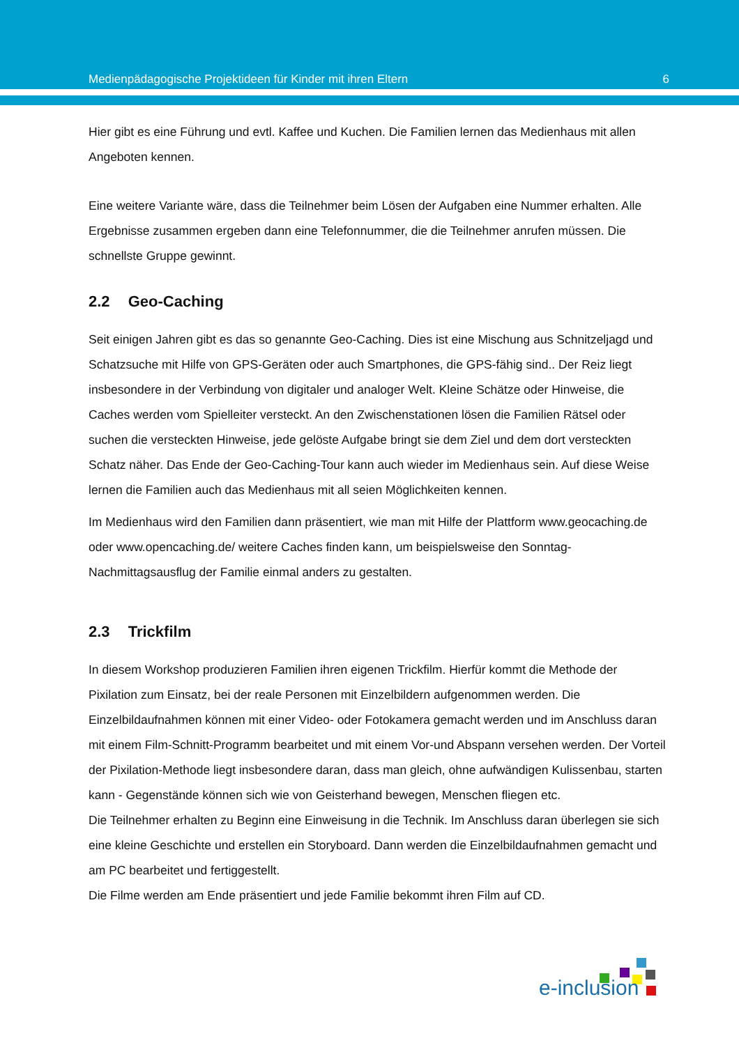Medienpädagogische Projektideen für Kinder mit ihren Eltern 6
Hier gibt es eine Führung und evtl. Kaffee und Kuchen. Die Familien lernen das Medienhaus mit allen Angeboten kennen.
Eine weitere Variante wäre, dass die Teilnehmer beim Lösen der Aufgaben eine Nummer erhalten. Alle Ergebnisse zusammen ergeben dann eine Telefonnummer, die die Teilnehmer anrufen müssen. Die schnellste Gruppe gewinnt.
2.2 Geo-Caching
Seit einigen Jahren gibt es das so genannte Geo-Caching. Dies ist eine Mischung aus Schnitzeljagd und Schatzsuche mit Hilfe von GPS-Geräten oder auch Smartphones, die GPS-fähig sind.. Der Reiz liegt insbesondere in der Verbindung von digitaler und analoger Welt. Kleine Schätze oder Hinweise, die Caches werden vom Spielleiter versteckt. An den Zwischenstationen lösen die Familien Rätsel oder suchen die versteckten Hinweise, jede gelöste Aufgabe bringt sie dem Ziel und dem dort versteckten Schatz näher. Das Ende der Geo-Caching-Tour kann auch wieder im Medienhaus sein. Auf diese Weise lernen die Familien auch das Medienhaus mit all seien Möglichkeiten kennen.
Im Medienhaus wird den Familien dann präsentiert, wie man mit Hilfe der Plattform www.geocaching.de oder www.opencaching.de/ weitere Caches finden kann, um beispielsweise den Sonntag-Nachmittagsausflug der Familie einmal anders zu gestalten.
2.3 Trickfilm
In diesem Workshop produzieren Familien ihren eigenen Trickfilm. Hierfür kommt die Methode der Pixilation zum Einsatz, bei der reale Personen mit Einzelbildern aufgenommen werden. Die Einzelbildaufnahmen können mit einer Video- oder Fotokamera gemacht werden und im Anschluss daran mit einem Film-Schnitt-Programm bearbeitet und mit einem Vor-und Abspann versehen werden. Der Vorteil der Pixilation-Methode liegt insbesondere daran, dass man gleich, ohne aufwändigen Kulissenbau, starten kann - Gegenstände können sich wie von Geisterhand bewegen, Menschen fliegen etc.
Die Teilnehmer erhalten zu Beginn eine Einweisung in die Technik. Im Anschluss daran überlegen sie sich eine kleine Geschichte und erstellen ein Storyboard. Dann werden die Einzelbildaufnahmen gemacht und am PC bearbeitet und fertiggestellt.
Die Filme werden am Ende präsentiert und jede Familie bekommt ihren Film auf CD.
e-inclusion